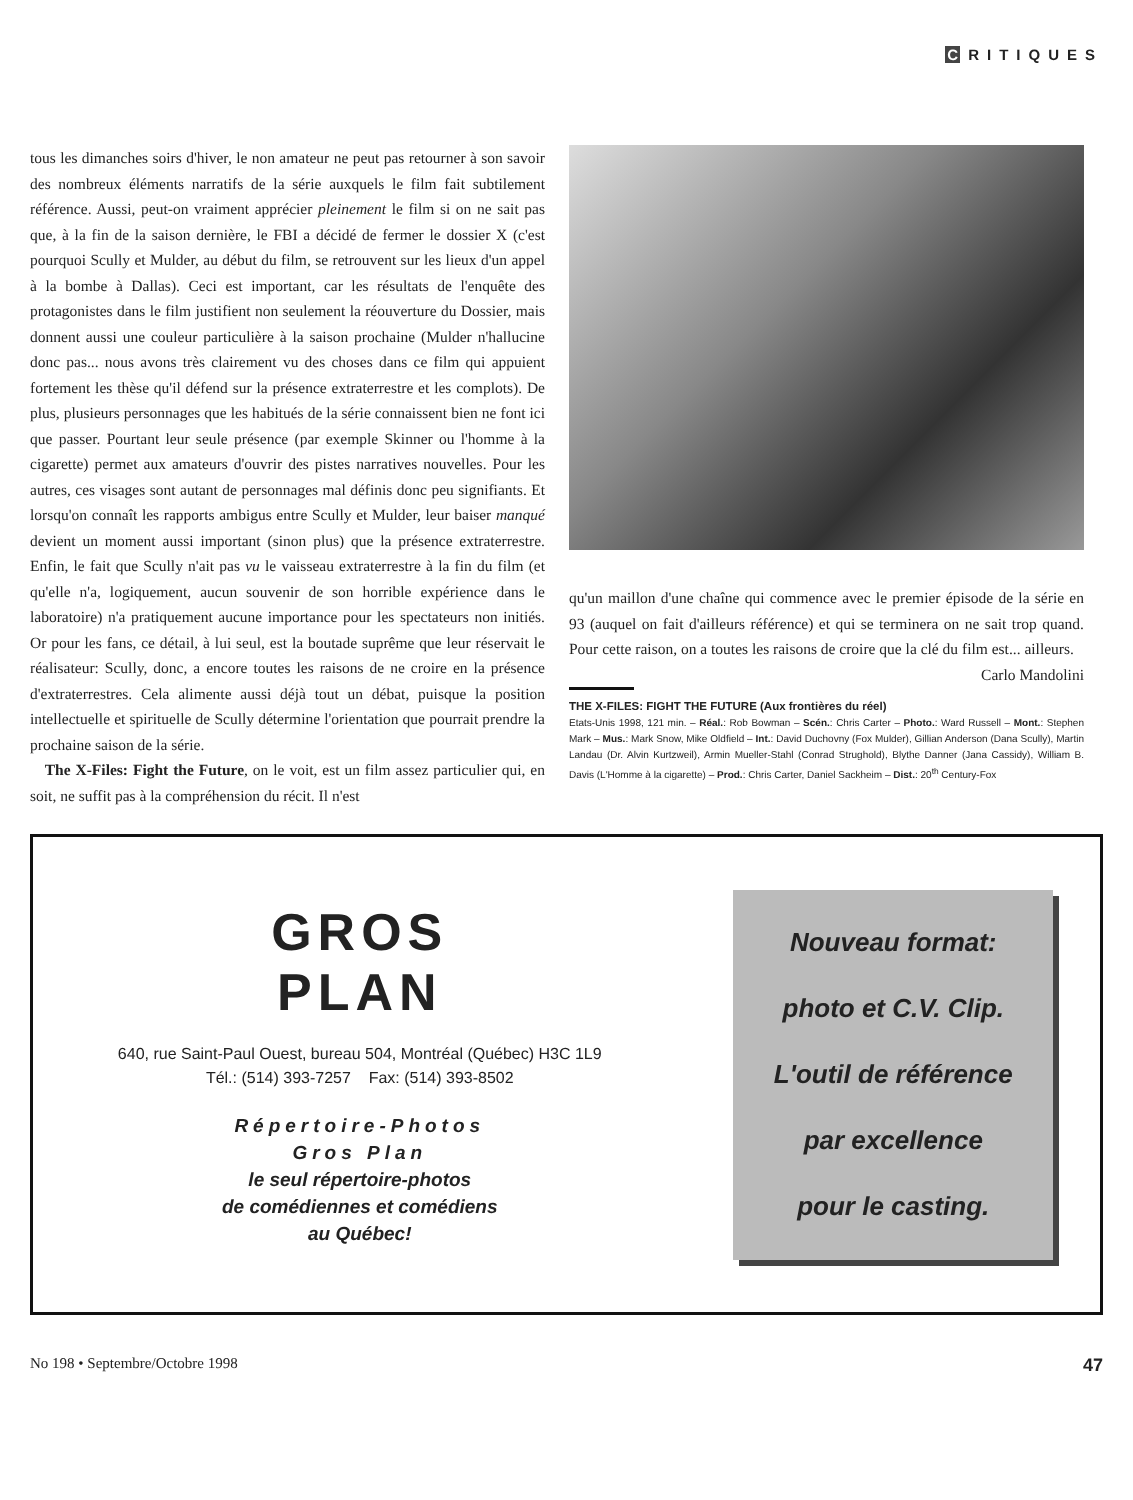C RITIQUES
tous les dimanches soirs d'hiver, le non amateur ne peut pas retourner à son savoir des nombreux éléments narratifs de la série auxquels le film fait subtilement référence. Aussi, peut-on vraiment apprécier pleinement le film si on ne sait pas que, à la fin de la saison dernière, le FBI a décidé de fermer le dossier X (c'est pourquoi Scully et Mulder, au début du film, se retrouvent sur les lieux d'un appel à la bombe à Dallas). Ceci est important, car les résultats de l'enquête des protagonistes dans le film justifient non seulement la réouverture du Dossier, mais donnent aussi une couleur particulière à la saison prochaine (Mulder n'hallucine donc pas... nous avons très clairement vu des choses dans ce film qui appuient fortement les thèse qu'il défend sur la présence extraterrestre et les complots). De plus, plusieurs personnages que les habitués de la série connaissent bien ne font ici que passer. Pourtant leur seule présence (par exemple Skinner ou l'homme à la cigarette) permet aux amateurs d'ouvrir des pistes narratives nouvelles. Pour les autres, ces visages sont autant de personnages mal définis donc peu signifiants. Et lorsqu'on connaît les rapports ambigus entre Scully et Mulder, leur baiser manqué devient un moment aussi important (sinon plus) que la présence extraterrestre. Enfin, le fait que Scully n'ait pas vu le vaisseau extraterrestre à la fin du film (et qu'elle n'a, logiquement, aucun souvenir de son horrible expérience dans le laboratoire) n'a pratiquement aucune importance pour les spectateurs non initiés. Or pour les fans, ce détail, à lui seul, est la boutade suprême que leur réservait le réalisateur: Scully, donc, a encore toutes les raisons de ne croire en la présence d'extraterrestres. Cela alimente aussi déjà tout un débat, puisque la position intellectuelle et spirituelle de Scully détermine l'orientation que pourrait prendre la prochaine saison de la série.
The X-Files: Fight the Future, on le voit, est un film assez particulier qui, en soit, ne suffit pas à la compréhension du récit. Il n'est
qu'un maillon d'une chaîne qui commence avec le premier épisode de la série en 93 (auquel on fait d'ailleurs référence) et qui se terminera on ne sait trop quand. Pour cette raison, on a toutes les raisons de croire que la clé du film est... ailleurs.
Carlo Mandolini
THE X-FILES: FIGHT THE FUTURE (Aux frontières du réel)
Etats-Unis 1998, 121 min. – Réal.: Rob Bowman – Scén.: Chris Carter – Photo.: Ward Russell – Mont.: Stephen Mark – Mus.: Mark Snow, Mike Oldfield – Int.: David Duchovny (Fox Mulder), Gillian Anderson (Dana Scully), Martin Landau (Dr. Alvin Kurtzweil), Armin Mueller-Stahl (Conrad Strughold), Blythe Danner (Jana Cassidy), William B. Davis (L'Homme à la cigarette) – Prod.: Chris Carter, Daniel Sackheim – Dist.: 20<sup>th</sup> Century-Fox
GROS
PLAN
640, rue Saint-Paul Ouest, bureau 504, Montréal (Québec) H3C 1L9
Tél.: (514) 393-7257 Fax: (514) 393-8502
Répertoire-Photos
Gros Plan
le seul répertoire-photos
de comédiennes et comédiens
au Québec!
Nouveau format:
photo et C.V. Clip.
L'outil de référence
par excellence
pour le casting.
No 198 • Septembre/Octobre 1998 47